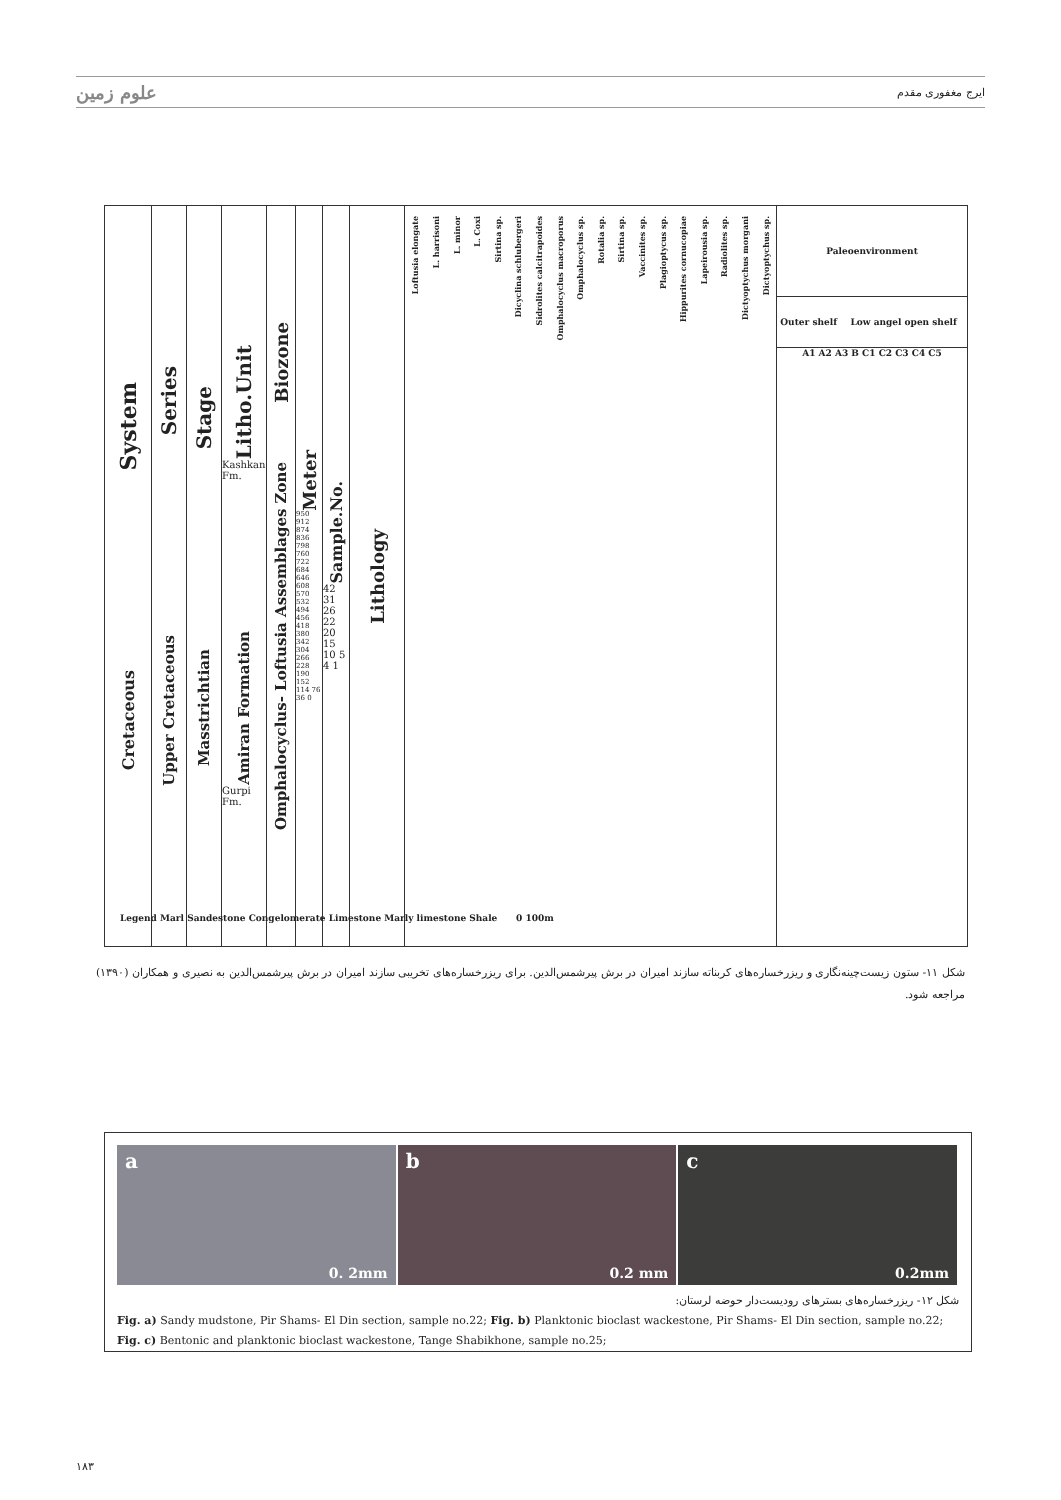علوم زمین ایرج مغفوری مقدم
System
Cretaceous
Series
Upper Cretaceous
Stage
Masstrichtian
Litho.Unit
Kashkan Fm.
Amiran Formation
Gurpi Fm.
Biozone
Omphalocyclus- Loftusia Assemblages Zone
Meter
950 912 874 836 798 760 722 684 646 608 570 532 494 456 418 380 342 304 266 228 190 152 114 76 36 0
Sample.No.
42 31 26 22 20 15 10 5 4 1
Lithology
Loftusia elongate L. harrisoni L. minor L. Coxi Sirtina sp. Dicyclina schlubergeri Sidrolites calcitrapoides Omphalocyclus macroporus Omphalocyclus sp. Rotalia sp. Sirtina sp. Vaccinites sp. Plagioptycus sp. Hippurites cornucopiae Lapeirousia sp. Radiolites sp. Dictyoptychus morgani Dictyoptychus sp.
Paleoenvironment
Outer shelf Low angel open shelf
A1 A2 A3 B C1 C2 C3 C4 C5
Legend Marl Sandestone Congelomerate Limestone Marly limestone Shale 0 100m
شکل ۱۱- ستون زیست‌چینه‌نگاری و ریزرخساره‌های کربناته سازند امیران در برش پیرشمس‌الدین. برای ریزرخساره‌های تخریبی سازند امیران در برش پیرشمس‌الدین به نصیری و همکاران (۱۳۹۰) مراجعه شود.
a
0. 2mm
b
0.2 mm
c
0.2mm
شکل ۱۲- ریزرخساره‌های بسترهای رودیست‌دار حوضه لرستان:
Fig. a) Sandy mudstone, Pir Shams- El Din section, sample no.22; Fig. b) Planktonic bioclast wackestone, Pir Shams- El Din section, sample no.22;
Fig. c) Bentonic and planktonic bioclast wackestone, Tange Shabikhone, sample no.25;
۱۸۳